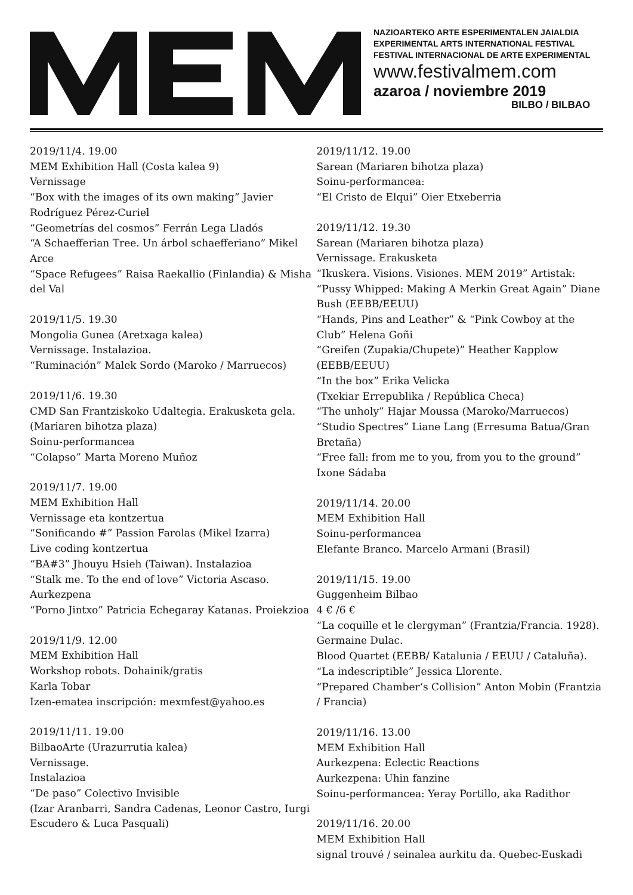NAZIOARTEKO ARTE ESPERIMENTALEN JAIALDIA
EXPERIMENTAL ARTS INTERNATIONAL FESTIVAL
FESTIVAL INTERNACIONAL DE ARTE EXPERIMENTAL
www.festivalmem.com
azaroa / noviembre 2019
BILBO / BILBAO
2019/11/4. 19.00
MEM Exhibition Hall (Costa kalea 9)
Vernissage
“Box with the images of its own making” Javier Rodríguez Pérez-Curiel
“Geometrías del cosmos” Ferrán Lega Lladós
“A Schaefferian Tree. Un árbol schaefferiano” Mikel Arce
“Space Refugees” Raisa Raekallio (Finlandia) & Misha del Val
2019/11/5. 19.30
Mongolia Gunea (Aretxaga kalea)
Vernissage. Instalazioa.
“Ruminación” Malek Sordo (Maroko / Marruecos)
2019/11/6. 19.30
CMD San Frantziskoko Udaltegia. Erakusketa gela. (Mariaren bihotza plaza)
Soinu-performancea
“Colapso” Marta Moreno Muñoz
2019/11/7. 19.00
MEM Exhibition Hall
Vernissage eta kontzertua
“Sonificando #” Passion Farolas (Mikel Izarra)
Live coding kontzertua
“BA#3” Jhouyu Hsieh (Taiwan). Instalazioa
“Stalk me. To the end of love” Victoria Ascaso. Aurkezpena
“Porno Jintxo” Patricia Echegaray Katanas. Proiekzioa
2019/11/9. 12.00
MEM Exhibition Hall
Workshop robots. Dohainik/gratis
Karla Tobar
Izen-ematea inscripción: mexmfest@yahoo.es
2019/11/11. 19.00
BilbaoArte (Urazurrutia kalea)
Vernissage.
Instalazioa
“De paso” Colectivo Invisible
(Izar Aranbarri, Sandra Cadenas, Leonor Castro, Iurgi Escudero & Luca Pasquali)
2019/11/12. 19.00
Sarean (Mariaren bihotza plaza)
Soinu-performancea:
“El Cristo de Elqui” Oier Etxeberria
2019/11/12. 19.30
Sarean (Mariaren bihotza plaza)
Vernissage. Erakusketa
“Ikuskera. Visions. Visiones. MEM 2019” Artistak:
“Pussy Whipped: Making A Merkin Great Again” Diane Bush (EEBB/EEUU)
“Hands, Pins and Leather” & “Pink Cowboy at the Club” Helena Goñi
“Greifen (Zupakia/Chupete)” Heather Kapplow (EEBB/EEUU)
“In the box” Erika Velicka
(Txekiar Errepublika / República Checa)
“The unholy” Hajar Moussa (Maroko/Marruecos)
“Studio Spectres” Liane Lang (Erresuma Batua/Gran Bretaña)
“Free fall: from me to you, from you to the ground” Ixone Sádaba
2019/11/14. 20.00
MEM Exhibition Hall
Soinu-performancea
Elefante Branco. Marcelo Armani (Brasil)
2019/11/15. 19.00
Guggenheim Bilbao
4 € /6 €
“La coquille et le clergyman” (Frantzia/Francia. 1928). Germaine Dulac.
Blood Quartet (EEBB/ Katalunia / EEUU / Cataluña).
“La indescriptible” Jessica Llorente.
“Prepared Chamber‘s Collision” Anton Mobin (Frantzia / Francia)
2019/11/16. 13.00
MEM Exhibition Hall
Aurkezpena: Eclectic Reactions
Aurkezpena: Uhin fanzine
Soinu-performancea: Yeray Portillo, aka Radithor
2019/11/16. 20.00
MEM Exhibition Hall
signal trouvé / seinalea aurkitu da. Quebec-Euskadi